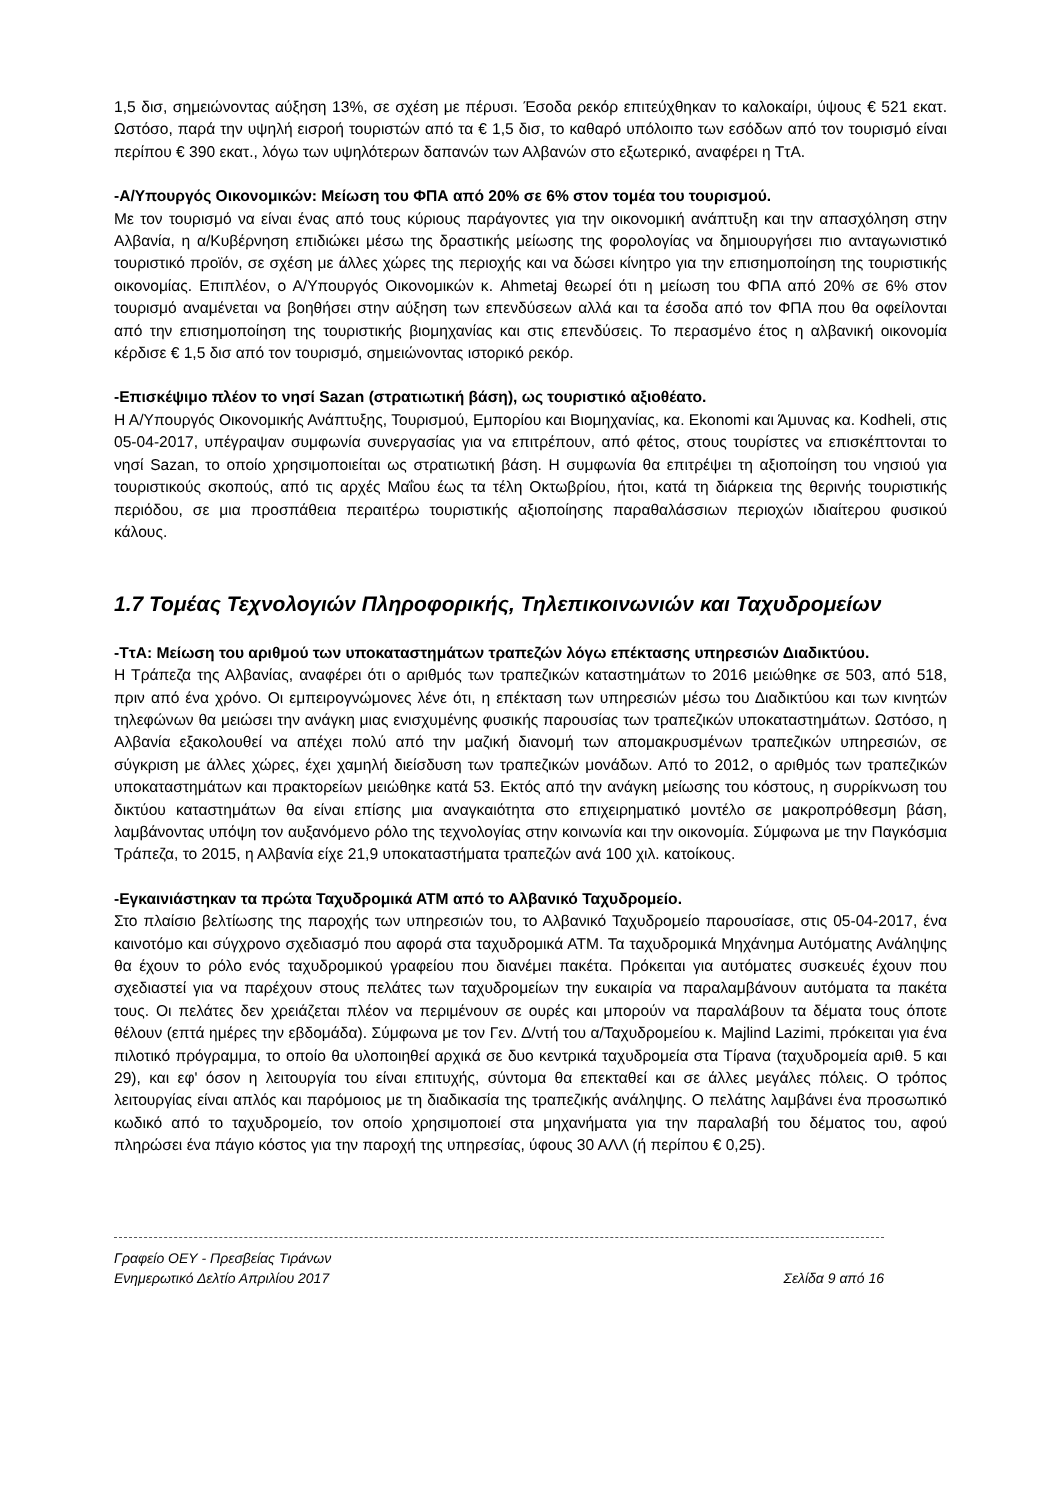1,5 δισ, σημειώνοντας αύξηση 13%, σε σχέση με πέρυσι. Έσοδα ρεκόρ επιτεύχθηκαν το καλοκαίρι, ύψους € 521 εκατ. Ωστόσο, παρά την υψηλή εισροή τουριστών από τα € 1,5 δισ, το καθαρό υπόλοιπο των εσόδων από τον τουρισμό είναι περίπου € 390 εκατ., λόγω των υψηλότερων δαπανών των Αλβανών στο εξωτερικό, αναφέρει η ΤτΑ.
-Α/Υπουργός Οικονομικών: Μείωση του ΦΠΑ από 20% σε 6% στον τομέα του τουρισμού.
Με τον τουρισμό να είναι ένας από τους κύριους παράγοντες για την οικονομική ανάπτυξη και την απασχόληση στην Αλβανία, η α/Κυβέρνηση επιδιώκει μέσω της δραστικής μείωσης της φορολογίας να δημιουργήσει πιο ανταγωνιστικό τουριστικό προϊόν, σε σχέση με άλλες χώρες της περιοχής και να δώσει κίνητρο για την επισημοποίηση της τουριστικής οικονομίας. Επιπλέον, ο Α/Υπουργός Οικονομικών κ. Ahmetaj θεωρεί ότι η μείωση του ΦΠΑ από 20% σε 6% στον τουρισμό αναμένεται να βοηθήσει στην αύξηση των επενδύσεων αλλά και τα έσοδα από τον ΦΠΑ που θα οφείλονται από την επισημοποίηση της τουριστικής βιομηχανίας και στις επενδύσεις. Το περασμένο έτος η αλβανική οικονομία κέρδισε € 1,5 δισ από τον τουρισμό, σημειώνοντας ιστορικό ρεκόρ.
-Επισκέψιμο πλέον το νησί Sazan (στρατιωτική βάση), ως τουριστικό αξιοθέατο.
Η Α/Υπουργός Οικονομικής Ανάπτυξης, Τουρισμού, Εμπορίου και Βιομηχανίας, κα. Ekonomi και Άμυνας κα. Kodheli, στις 05-04-2017, υπέγραψαν συμφωνία συνεργασίας για να επιτρέπουν, από φέτος, στους τουρίστες να επισκέπτονται το νησί Sazan, το οποίο χρησιμοποιείται ως στρατιωτική βάση. Η συμφωνία θα επιτρέψει τη αξιοποίηση του νησιού για τουριστικούς σκοπούς, από τις αρχές Μαΐου έως τα τέλη Οκτωβρίου, ήτοι, κατά τη διάρκεια της θερινής τουριστικής περιόδου, σε μια προσπάθεια περαιτέρω τουριστικής αξιοποίησης παραθαλάσσιων περιοχών ιδιαίτερου φυσικού κάλους.
1.7 Τομέας Τεχνολογιών Πληροφορικής, Τηλεπικοινωνιών και Ταχυδρομείων
-ΤτΑ: Μείωση του αριθμού των υποκαταστημάτων τραπεζών λόγω επέκτασης υπηρεσιών Διαδικτύου.
Η Τράπεζα της Αλβανίας, αναφέρει ότι ο αριθμός των τραπεζικών καταστημάτων το 2016 μειώθηκε σε 503, από 518, πριν από ένα χρόνο. Οι εμπειρογνώμονες λένε ότι, η επέκταση των υπηρεσιών μέσω του Διαδικτύου και των κινητών τηλεφώνων θα μειώσει την ανάγκη μιας ενισχυμένης φυσικής παρουσίας των τραπεζικών υποκαταστημάτων. Ωστόσο, η Αλβανία εξακολουθεί να απέχει πολύ από την μαζική διανομή των απομακρυσμένων τραπεζικών υπηρεσιών, σε σύγκριση με άλλες χώρες, έχει χαμηλή διείσδυση των τραπεζικών μονάδων. Από το 2012, ο αριθμός των τραπεζικών υποκαταστημάτων και πρακτορείων μειώθηκε κατά 53. Εκτός από την ανάγκη μείωσης του κόστους, η συρρίκνωση του δικτύου καταστημάτων θα είναι επίσης μια αναγκαιότητα στο επιχειρηματικό μοντέλο σε μακροπρόθεσμη βάση, λαμβάνοντας υπόψη τον αυξανόμενο ρόλο της τεχνολογίας στην κοινωνία και την οικονομία. Σύμφωνα με την Παγκόσμια Τράπεζα, το 2015, η Αλβανία είχε 21,9 υποκαταστήματα τραπεζών ανά 100 χιλ. κατοίκους.
-Εγκαινιάστηκαν τα πρώτα Ταχυδρομικά ΑΤΜ από το Αλβανικό Ταχυδρομείο.
Στο πλαίσιο βελτίωσης της παροχής των υπηρεσιών του, το Αλβανικό Ταχυδρομείο παρουσίασε, στις 05-04-2017, ένα καινοτόμο και σύγχρονο σχεδιασμό που αφορά στα ταχυδρομικά ΑΤΜ. Τα ταχυδρομικά Μηχάνημα Αυτόματης Ανάληψης θα έχουν το ρόλο ενός ταχυδρομικού γραφείου που διανέμει πακέτα. Πρόκειται για αυτόματες συσκευές έχουν που σχεδιαστεί για να παρέχουν στους πελάτες των ταχυδρομείων την ευκαιρία να παραλαμβάνουν αυτόματα τα πακέτα τους. Οι πελάτες δεν χρειάζεται πλέον να περιμένουν σε ουρές και μπορούν να παραλάβουν τα δέματα τους όποτε θέλουν (επτά ημέρες την εβδομάδα). Σύμφωνα με τον Γεν. Δ/ντή του α/Ταχυδρομείου κ. Majlind Lazimi, πρόκειται για ένα πιλοτικό πρόγραμμα, το οποίο θα υλοποιηθεί αρχικά σε δυο κεντρικά ταχυδρομεία στα Τίρανα (ταχυδρομεία αριθ. 5 και 29), και εφ' όσον η λειτουργία του είναι επιτυχής, σύντομα θα επεκταθεί και σε άλλες μεγάλες πόλεις. Ο τρόπος λειτουργίας είναι απλός και παρόμοιος με τη διαδικασία της τραπεζικής ανάληψης. Ο πελάτης λαμβάνει ένα προσωπικό κωδικό από το ταχυδρομείο, τον οποίο χρησιμοποιεί στα μηχανήματα για την παραλαβή του δέματος του, αφού πληρώσει ένα πάγιο κόστος για την παροχή της υπηρεσίας, ύφους 30 ΑΛΛ (ή περίπου € 0,25).
Γραφείο ΟΕΥ - Πρεσβείας Τιράνων
Ενημερωτικό Δελτίο Απριλίου 2017 Σελίδα 9 από 16